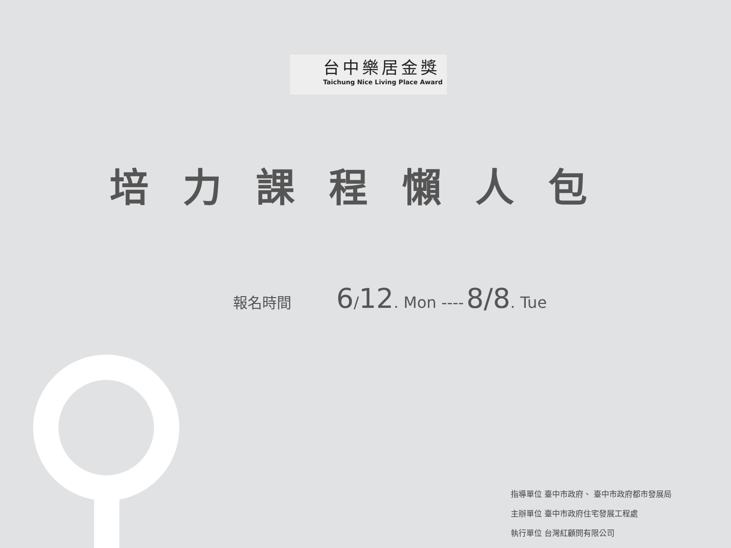台中樂居金獎
Taichung Nice Living Place Award
培力課程懶人包
報名時間 6 / 12. Mon ---- 8/8. Tue
指導單位 臺中市政府、 臺中市政府都市發展局
主辦單位 臺中市政府住宅發展工程處
執行單位 台灣紅顧問有限公司